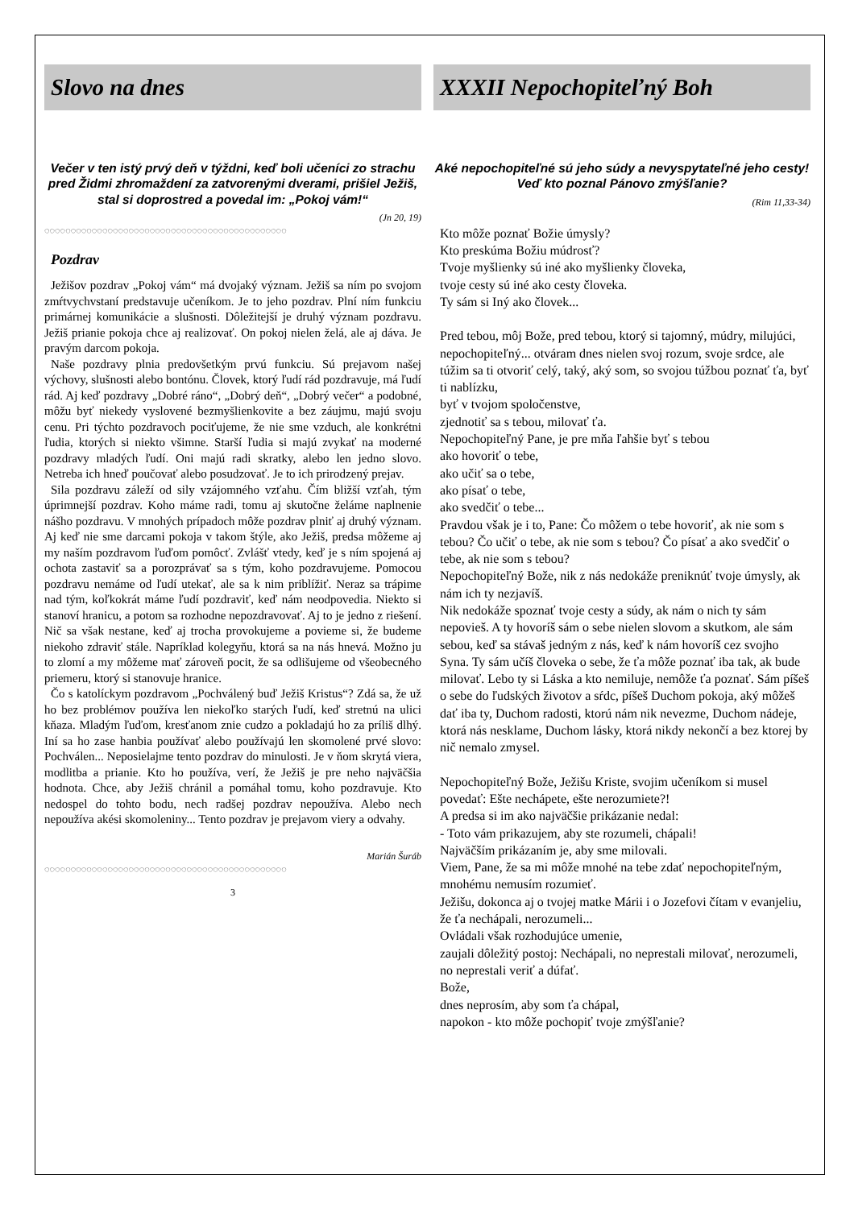Slovo na dnes
Večer v ten istý prvý deň v týždni, keď boli učeníci zo strachu pred Židmi zhromaždení za zatvorenými dverami, prišiel Ježiš, stal si doprostred a povedal im: „Pokoj vám!“
(Jn 20, 19)
◌◌◌◌◌◌◌◌◌◌◌◌◌◌◌◌◌◌◌◌◌◌◌◌◌◌◌◌◌◌◌◌◌◌◌◌◌◌◌◌◌◌◌◌◌◌
Pozdrav
Ježišov pozdrav „Pokoj vám“ má dvojaký význam. Ježiš sa ním po svojom zmŕtvychvstaní predstavuje učeníkom. Je to jeho pozdrav. Plní ním funkciu primárnej komunikácie a slušnosti. Dôležitejší je druhý význam pozdravu. Ježiš prianie pokoja chce aj realizovať. On pokoj nielen želá, ale aj dáva. Je pravým darcom pokoja.
Naše pozdravy plnia predovšetkým prvú funkciu. Sú prejavom našej výchovy, slušnosti alebo bontónu. Človek, ktorý ľudí rád pozdravuje, má ľudí rád. Aj keď pozdravy „Dobré ráno“, „Dobrý deň“, „Dobrý večer“ a podobné, môžu byť niekedy vyslovené bezmyšlienkovite a bez záujmu, majú svoju cenu. Pri týchto pozdravoch pociťujeme, že nie sme vzduch, ale konkrétni ľudia, ktorých si niekto všimne. Starší ľudia si majú zvykať na moderné pozdravy mladých ľudí. Oni majú radi skratky, alebo len jedno slovo. Netreba ich hneď poučovať alebo posudzovať. Je to ich prirodzený prejav.
Sila pozdravu záleží od sily vzájomného vzťahu. Čím bližší vzťah, tým úprimnejší pozdrav. Koho máme radi, tomu aj skutočne želáme naplnenie nášho pozdravu. V mnohých prípadoch môže pozdrav plniť aj druhý význam. Aj keď nie sme darcami pokoja v takom štýle, ako Ježiš, predsa môžeme aj my naším pozdravom ľuďom pomôcť. Zvlášť vtedy, keď je s ním spojená aj ochota zastaviť sa a porozprávať sa s tým, koho pozdravujeme. Pomocou pozdravu nemáme od ľudí utekať, ale sa k nim priblížiť. Neraz sa trápime nad tým, koľkokrát máme ľudí pozdraviť, keď nám neodpovedia. Niekto si stanoví hranicu, a potom sa rozhodne nepozdravovať. Aj to je jedno z riešení. Nič sa však nestane, keď aj trocha provokujeme a povieme si, že budeme niekoho zdraviť stále. Napríklad kolegyňu, ktorá sa na nás hnevá. Možno ju to zlomí a my môžeme mať zároveň pocit, že sa odlišujeme od všeobecného priemeru, ktorý si stanovuje hranice.
Čo s katolíckym pozdravom „Pochválený buď Ježiš Kristus“? Zdá sa, že už ho bez problémov používa len niekoľko starých ľudí, keď stretnú na ulici kňaza. Mladým ľuďom, kresťanom znie cudzo a pokladajú ho za príliš dlhý. Iní sa ho zase hanbia používať alebo používajú len skomolené prvé slovo: Pochválen... Neposielajme tento pozdrav do minulosti. Je v ňom skrytá viera, modlitba a prianie. Kto ho používa, verí, že Ježiš je pre neho najväčšia hodnota. Chce, aby Ježiš chránil a pomáhal tomu, koho pozdravuje. Kto nedospel do tohto bodu, nech radšej pozdrav nepoužíva. Alebo nech nepoužíva akési skomoleniny... Tento pozdrav je prejavom viery a odvahy.
Marián Šuráb
◌◌◌◌◌◌◌◌◌◌◌◌◌◌◌◌◌◌◌◌◌◌◌◌◌◌◌◌◌◌◌◌◌◌◌◌◌◌◌◌◌◌◌◌◌◌
3
XXXII Nepochopiteľný Boh
Aké nepochopiteľné sú jeho súdy a nevyspytateľné jeho cesty! Veď kto poznal Pánovo zmýšľanie?
(Rim 11,33-34)
Kto môže poznať Božie úmysly?
Kto preskúma Božiu múdrosť?
Tvoje myšlienky sú iné ako myšlienky človeka,
tvoje cesty sú iné ako cesty človeka.
Ty sám si Iný ako človek...
Pred tebou, môj Bože, pred tebou, ktorý si tajomný, múdry, milujúci, nepochopiteľný... otváram dnes nielen svoj rozum, svoje srdce, ale túžim sa ti otvoriť celý, taký, aký som, so svojou túžbou poznať ťa, byť ti nablízku,
byť v tvojom spoločenstve,
zjednotiť sa s tebou, milovať ťa.
Nepochopiteľný Pane, je pre mňa ľahšie byť s tebou
ako hovoriť o tebe,
ako učiť sa o tebe,
ako písať o tebe,
ako svedčiť o tebe...
Pravdou však je i to, Pane: Čo môžem o tebe hovoriť, ak nie som s tebou? Čo učiť o tebe, ak nie som s tebou? Čo písať a ako svedčiť o tebe, ak nie som s tebou?
Nepochopiteľný Bože, nik z nás nedokáže preniknúť tvoje úmysly, ak nám ich ty nezjavíš.
Nik nedokáže spoznať tvoje cesty a súdy, ak nám o nich ty sám nepovieš. A ty hovoríš sám o sebe nielen slovom a skutkom, ale sám sebou, keď sa stávaš jedným z nás, keď k nám hovoríš cez svojho Syna. Ty sám učíš človeka o sebe, že ťa môže poznať iba tak, ak bude milovať. Lebo ty si Láska a kto nemiluje, nemôže ťa poznať. Sám píšeš o sebe do ľudských životov a sŕdc, píšeš Duchom pokoja, aký môžeš dať iba ty, Duchom radosti, ktorú nám nik nevezme, Duchom nádeje, ktorá nás nesklame, Duchom lásky, ktorá nikdy nekončí a bez ktorej by nič nemalo zmysel.
Nepochopiteľný Bože, Ježišu Kriste, svojim učeníkom si musel povedať: Ešte nechápete, ešte nerozumiete?!
A predsa si im ako najväčšie prikázanie nedal:
- Toto vám prikazujem, aby ste rozumeli, chápali!
Najväčším prikázaním je, aby sme milovali.
Viem, Pane, že sa mi môže mnohé na tebe zdať nepochopiteľným, mnohému nemusím rozumieť.
Ježišu, dokonca aj o tvojej matke Márii i o Jozefovi čítam v evanjeliu, že ťa nechápali, nerozumeli...
Ovládali však rozhodujúce umenie,
zaujali dôležitý postoj: Nechápali, no neprestali milovať, nerozumeli, no neprestali veriť a dúfať.
Bože,
dnes neprosím, aby som ťa chápal,
napokon - kto môže pochopiť tvoje zmýšľanie?